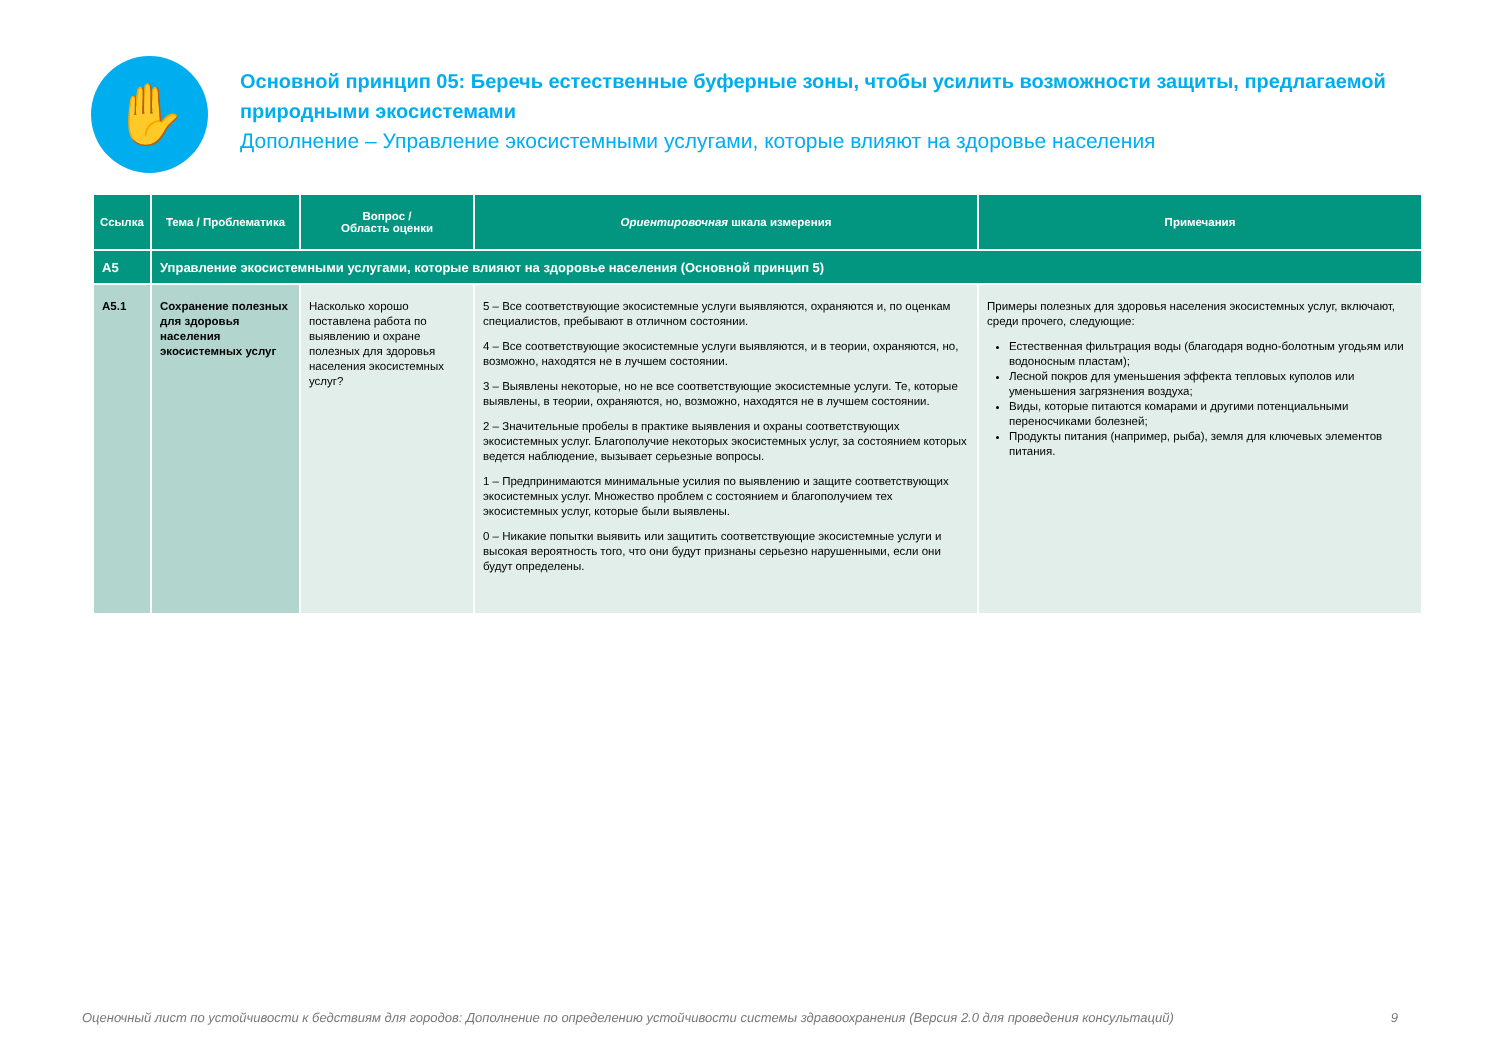✋
Основной принцип 05: Беречь естественные буферные зоны, чтобы усилить возможности защиты, предлагаемой природными экосистемами
Дополнение – Управление экосистемными услугами, которые влияют на здоровье населения
| Ссылка | Тема / Проблематика | Вопрос / Область оценки | Ориентировочная шкала измерения | Примечания |
| --- | --- | --- | --- | --- |
| A5 | Управление экосистемными услугами, которые влияют на здоровье населения (Основной принцип 5) | | | |
| A5.1 | Сохранение полезных для здоровья населения экосистемных услуг | Насколько хорошо поставлена работа по выявлению и охране полезных для здоровья населения экосистемных услуг? | 5 – Все соответствующие экосистемные услуги выявляются, охраняются и, по оценкам специалистов, пребывают в отличном состоянии. 4 – Все соответствующие экосистемные услуги выявляются, и в теории, охраняются, но, возможно, находятся не в лучшем состоянии. 3 – Выявлены некоторые, но не все соответствующие экосистемные услуги. Те, которые выявлены, в теории, охраняются, но, возможно, находятся не в лучшем состоянии. 2 – Значительные пробелы в практике выявления и охраны соответствующих экосистемных услуг. Благополучие некоторых экосистемных услуг, за состоянием которых ведется наблюдение, вызывает серьезные вопросы. 1 – Предпринимаются минимальные усилия по выявлению и защите соответствующих экосистемных услуг. Множество проблем с состоянием и благополучием тех экосистемных услуг, которые были выявлены. 0 – Никакие попытки выявить или защитить соответствующие экосистемные услуги и высокая вероятность того, что они будут признаны серьезно нарушенными, если они будут определены. | Примеры полезных для здоровья населения экосистемных услуг, включают, среди прочего, следующие: Естественная фильтрация воды (благодаря водно-болотным угодьям или водоносным пластам); Лесной покров для уменьшения эффекта тепловых куполов или уменьшения загрязнения воздуха; Виды, которые питаются комарами и другими потенциальными переносчиками болезней; Продукты питания (например, рыба), земля для ключевых элементов питания. |
Оценочный лист по устойчивости к бедствиям для городов: Дополнение по определению устойчивости системы здравоохранения (Версия 2.0 для проведения консультаций) 9